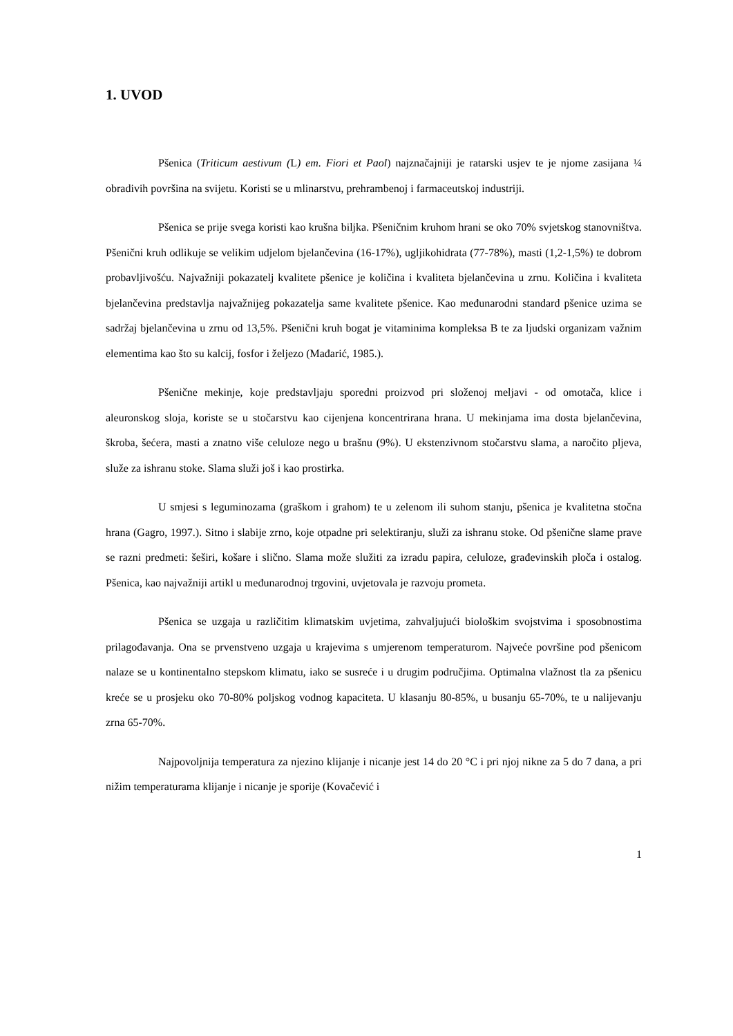1. UVOD
Pšenica (Triticum aestivum (L) em. Fiori et Paol) najznačajniji je ratarski usjev te je njome zasijana ¼ obradivih površina na svijetu. Koristi se u mlinarstvu, prehrambenoj i farmaceutskoj industriji.
Pšenica se prije svega koristi kao krušna biljka. Pšeničnim kruhom hrani se oko 70% svjetskog stanovništva. Pšenični kruh odlikuje se velikim udjelom bjelančevina (16-17%), ugljikohidrata (77-78%), masti (1,2-1,5%) te dobrom probavljivošću. Najvažniji pokazatelj kvalitete pšenice je količina i kvaliteta bjelančevina u zrnu. Količina i kvaliteta bjelančevina predstavlja najvažnijeg pokazatelja same kvalitete pšenice. Kao međunarodni standard pšenice uzima se sadržaj bjelančevina u zrnu od 13,5%. Pšenični kruh bogat je vitaminima kompleksa B te za ljudski organizam važnim elementima kao što su kalcij, fosfor i željezo (Mađarić, 1985.).
Pšenične mekinje, koje predstavljaju sporedni proizvod pri složenoj meljavi - od omotača, klice i aleuronskog sloja, koriste se u stočarstvu kao cijenjena koncentrirana hrana. U mekinjama ima dosta bjelančevina, škroba, šećera, masti a znatno više celuloze nego u brašnu (9%). U ekstenzivnom stočarstvu slama, a naročito pljeva, služe za ishranu stoke. Slama služi još i kao prostirka.
U smjesi s leguminozama (graškom i grahom) te u zelenom ili suhom stanju, pšenica je kvalitetna stočna hrana (Gagro, 1997.). Sitno i slabije zrno, koje otpadne pri selektiranju, služi za ishranu stoke. Od pšenične slame prave se razni predmeti: šeširi, košare i slično. Slama može služiti za izradu papira, celuloze, građevinskih ploča i ostalog. Pšenica, kao najvažniji artikl u međunarodnoj trgovini, uvjetovala je razvoju prometa.
Pšenica se uzgaja u različitim klimatskim uvjetima, zahvaljujući biološkim svojstvima i sposobnostima prilagođavanja. Ona se prvenstveno uzgaja u krajevima s umjerenom temperaturom. Najveće površine pod pšenicom nalaze se u kontinentalno stepskom klimatu, iako se susreće i u drugim područjima. Optimalna vlažnost tla za pšenicu kreće se u prosjeku oko 70-80% poljskog vodnog kapaciteta. U klasanju 80-85%, u busanju 65-70%, te u nalijevanju zrna 65-70%.
Najpovoljnija temperatura za njezino klijanje i nicanje jest 14 do 20 °C i pri njoj nikne za 5 do 7 dana, a pri nižim temperaturama klijanje i nicanje je sporije (Kovačević i
1